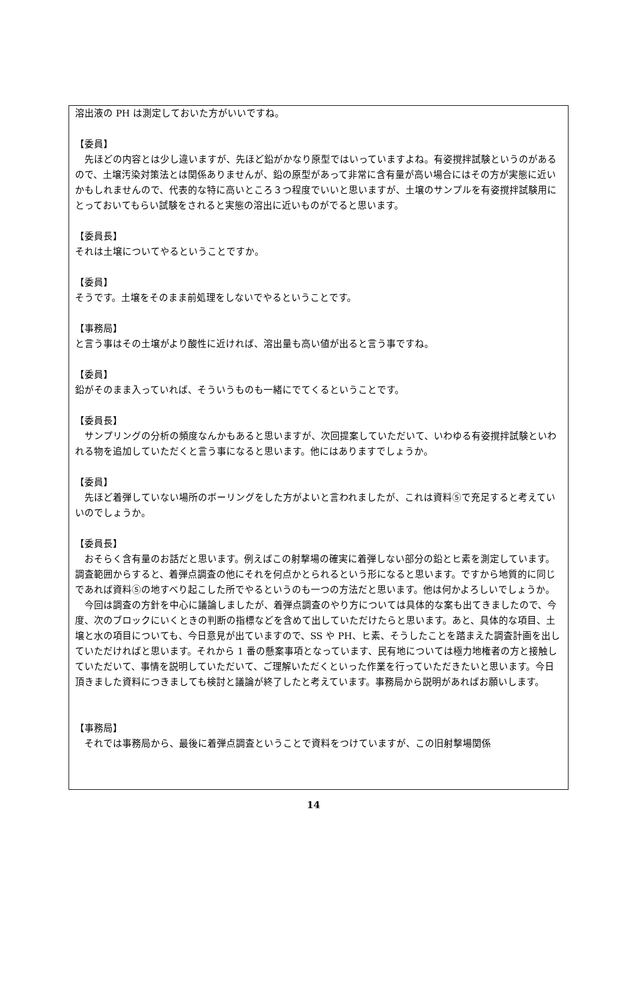溶出液の PH は測定しておいた方がいいですね。
【委員】
　先ほどの内容とは少し違いますが、先ほど鉛がかなり原型ではいっていますよね。有姿撹拌試験というのがあるので、土壌汚染対策法とは関係ありませんが、鉛の原型があって非常に含有量が高い場合にはその方が実態に近いかもしれませんので、代表的な特に高いところ３つ程度でいいと思いますが、土壌のサンプルを有姿撹拌試験用にとっておいてもらい試験をされると実態の溶出に近いものがでると思います。
【委員長】
それは土壌についてやるということですか。
【委員】
そうです。土壌をそのまま前処理をしないでやるということです。
【事務局】
と言う事はその土壌がより酸性に近ければ、溶出量も高い値が出ると言う事ですね。
【委員】
鉛がそのまま入っていれば、そういうものも一緒にでてくるということです。
【委員長】
　サンプリングの分析の頻度なんかもあると思いますが、次回提案していただいて、いわゆる有姿撹拌試験といわれる物を追加していただくと言う事になると思います。他にはありますでしょうか。
【委員】
　先ほど着弾していない場所のボーリングをした方がよいと言われましたが、これは資料⑤で充足すると考えていいのでしょうか。
【委員長】
　おそらく含有量のお話だと思います。例えばこの射撃場の確実に着弾しない部分の鉛とヒ素を測定しています。調査範囲からすると、着弾点調査の他にそれを何点かとられるという形になると思います。ですから地質的に同じであれば資料⑤の地すべり起こした所でやるというのも一つの方法だと思います。他は何かよろしいでしょうか。
　今回は調査の方針を中心に議論しましたが、着弾点調査のやり方については具体的な案も出てきましたので、今度、次のブロックにいくときの判断の指標などを含めて出していただけたらと思います。あと、具体的な項目、土壌と水の項目についても、今日意見が出ていますので、SS や PH、ヒ素、そうしたことを踏まえた調査計画を出していただければと思います。それから 1 番の懸案事項となっています、民有地については極力地権者の方と接触していただいて、事情を説明していただいて、ご理解いただくといった作業を行っていただきたいと思います。今日頂きました資料につきましても検討と議論が終了したと考えています。事務局から説明があればお願いします。
【事務局】
　それでは事務局から、最後に着弾点調査ということで資料をつけていますが、この旧射撃場関係
14